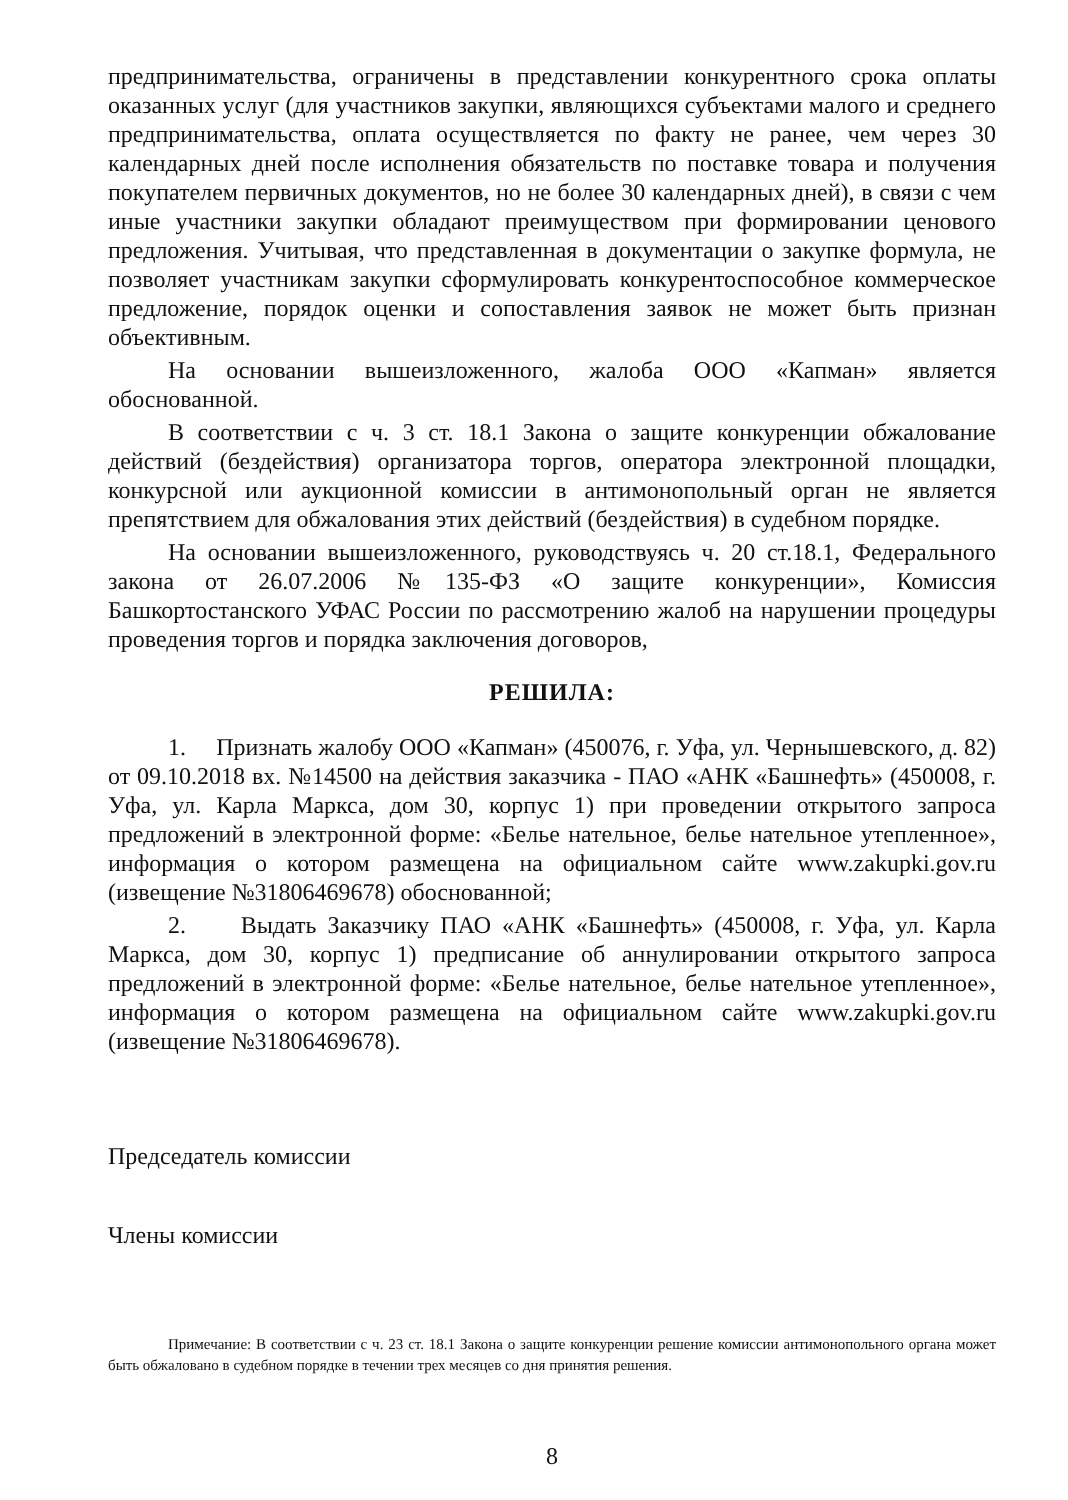предпринимательства, ограничены в представлении конкурентного срока оплаты оказанных услуг (для участников закупки, являющихся субъектами малого и среднего предпринимательства, оплата осуществляется по факту не ранее, чем через 30 календарных дней после исполнения обязательств по поставке товара и получения покупателем первичных документов, но не более 30 календарных дней), в связи с чем иные участники закупки обладают преимуществом при формировании ценового предложения. Учитывая, что представленная в документации о закупке формула, не позволяет участникам закупки сформулировать конкурентоспособное коммерческое предложение, порядок оценки и сопоставления заявок не может быть признан объективным.
На основании вышеизложенного, жалоба ООО «Капман» является обоснованной.
В соответствии с ч. 3 ст. 18.1 Закона о защите конкуренции обжалование действий (бездействия) организатора торгов, оператора электронной площадки, конкурсной или аукционной комиссии в антимонопольный орган не является препятствием для обжалования этих действий (бездействия) в судебном порядке.
На основании вышеизложенного, руководствуясь ч. 20 ст.18.1, Федерального закона от 26.07.2006 №135-ФЗ «О защите конкуренции», Комиссия Башкортостанского УФАС России по рассмотрению жалоб на нарушении процедуры проведения торгов и порядка заключения договоров,
РЕШИЛА:
1. Признать жалобу ООО «Капман» (450076, г. Уфа, ул. Чернышевского, д. 82) от 09.10.2018 вх. №14500 на действия заказчика - ПАО «АНК «Башнефть» (450008, г. Уфа, ул. Карла Маркса, дом 30, корпус 1) при проведении открытого запроса предложений в электронной форме: «Белье нательное, белье нательное утепленное», информация о котором размещена на официальном сайте www.zakupki.gov.ru (извещение №31806469678) обоснованной;
2. Выдать Заказчику ПАО «АНК «Башнефть» (450008, г. Уфа, ул. Карла Маркса, дом 30, корпус 1) предписание об аннулировании открытого запроса предложений в электронной форме: «Белье нательное, белье нательное утепленное», информация о котором размещена на официальном сайте www.zakupki.gov.ru (извещение №31806469678).
Председатель комиссии
Члены комиссии
Примечание: В соответствии с ч. 23 ст. 18.1 Закона о защите конкуренции решение комиссии антимонопольного органа может быть обжаловано в судебном порядке в течении трех месяцев со дня принятия решения.
8